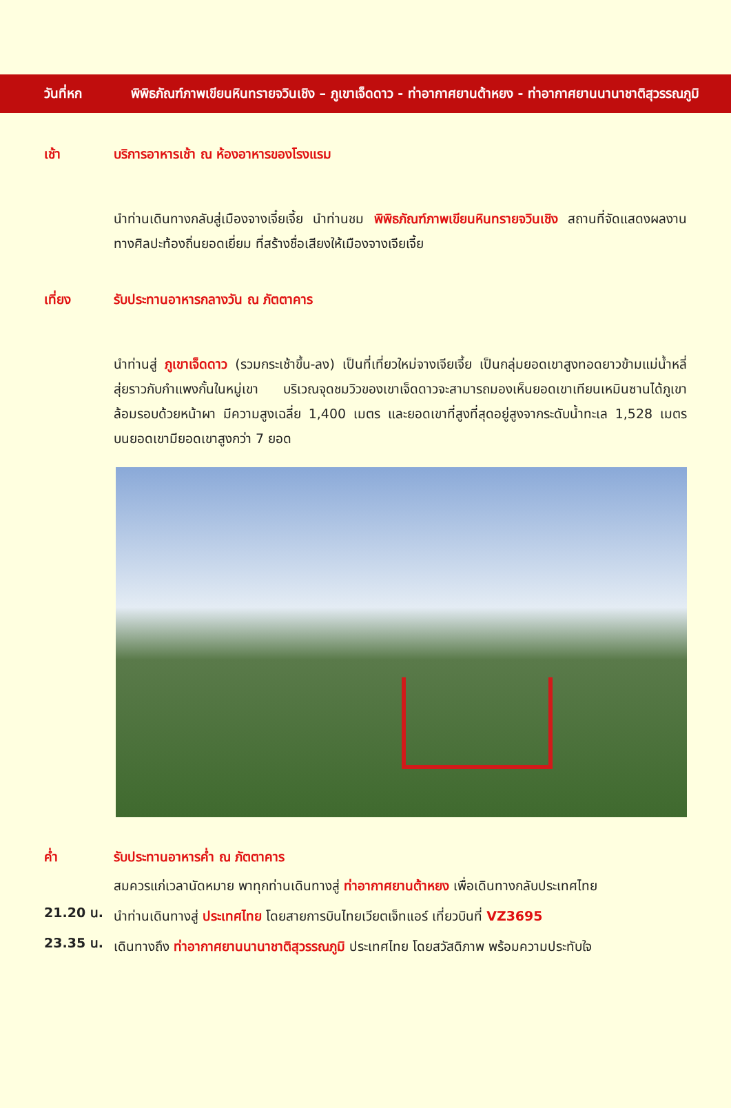วันที่หก พิพิธภัณฑ์ภาพเขียนหินทรายจวินเชิง – ภูเขาเจ็ดดาว - ท่าอากาศยานต้าหยง - ท่าอากาศยานนานาชาติสุวรรณภูมิ
เช้า บริการอาหารเช้า ณ ห้องอาหารของโรงแรม
นำท่านเดินทางกลับสู่เมืองจางเจี๋ยเจี้ย นำท่านชม พิพิธภัณฑ์ภาพเขียนหินทรายจวินเชิง สถานที่จัดแสดงผลงานทางศิลปะท้องถิ่นยอดเยี่ยม ที่สร้างชื่อเสียงให้เมืองจางเจียเจี้ย
เที่ยง รับประทานอาหารกลางวัน ณ ภัตตาคาร
นำท่านสู่ ภูเขาเจ็ดดาว (รวมกระเช้าขึ้น-ลง) เป็นที่เที่ยวใหม่จางเจียเจี้ย เป็นกลุ่มยอดเขาสูงทอดยาวข้ามแม่น้ำหลี่สุ่ยราวกับกำแพงกั้นในหมู่เขา บริเวณจุดชมวิวของเขาเจ็ดดาวจะสามารถมองเห็นยอดเขาเทียนเหมินซานได้ภูเขาล้อมรอบด้วยหน้าผา มีความสูงเฉลี่ย 1,400 เมตร และยอดเขาที่สูงที่สุดอยู่สูงจากระดับน้ำทะเล 1,528 เมตร บนยอดเขามียอดเขาสูงกว่า 7 ยอด
ค่ำ รับประทานอาหารค่ำ ณ ภัตตาคาร
สมควรแก่เวลานัดหมาย พาทุกท่านเดินทางสู่ ท่าอากาศยานต้าหยง เพื่อเดินทางกลับประเทศไทย
21.20 น.
นำท่านเดินทางสู่ ประเทศไทย โดยสายการบินไทยเวียตเจ็ทแอร์ เที่ยวบินที่ VZ3695
23.35 น.
เดินทางถึง ท่าอากาศยานนานาชาติสุวรรณภูมิ ประเทศไทย โดยสวัสดิภาพ พร้อมความประทับใจ